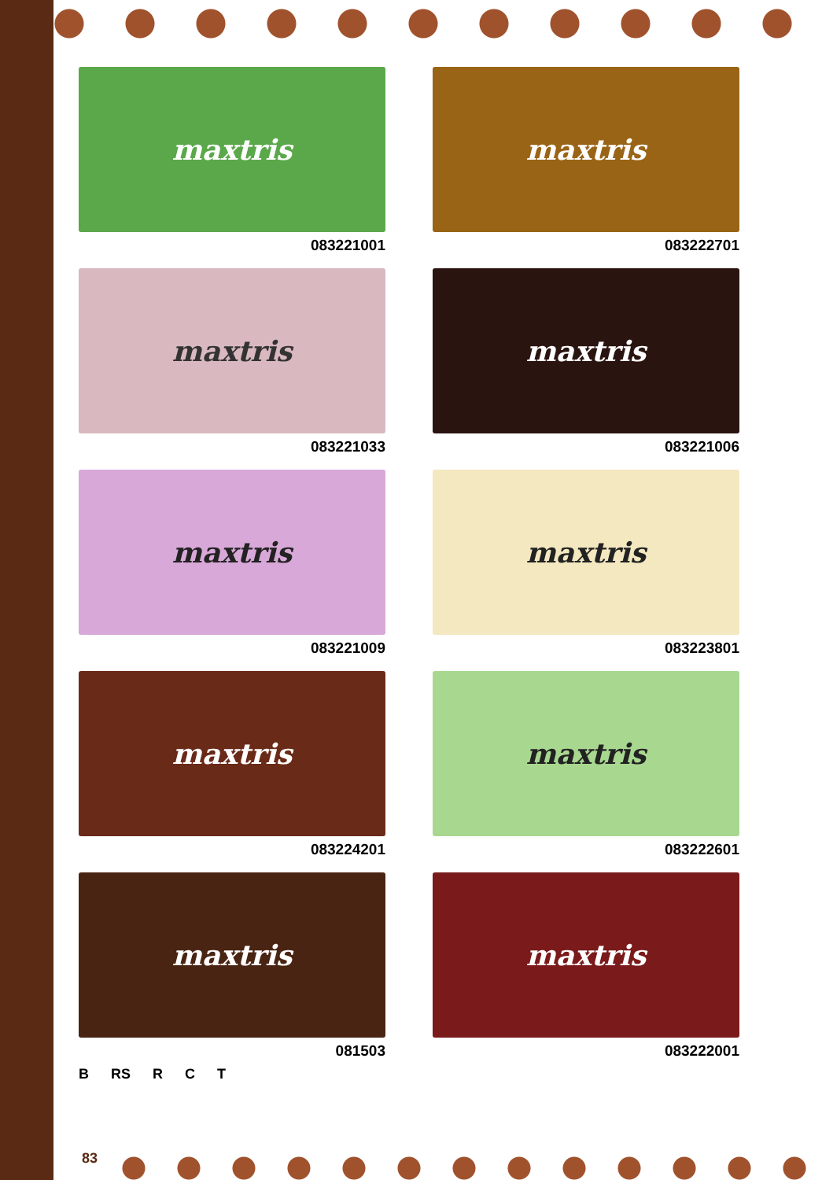maxtris
083221001
maxtris
083222701
maxtris
083221033
maxtris
083221006
maxtris
083221009
maxtris
083223801
maxtris
083224201
maxtris
083222601
maxtris
081503
B RS R C T
maxtris
083222001
83